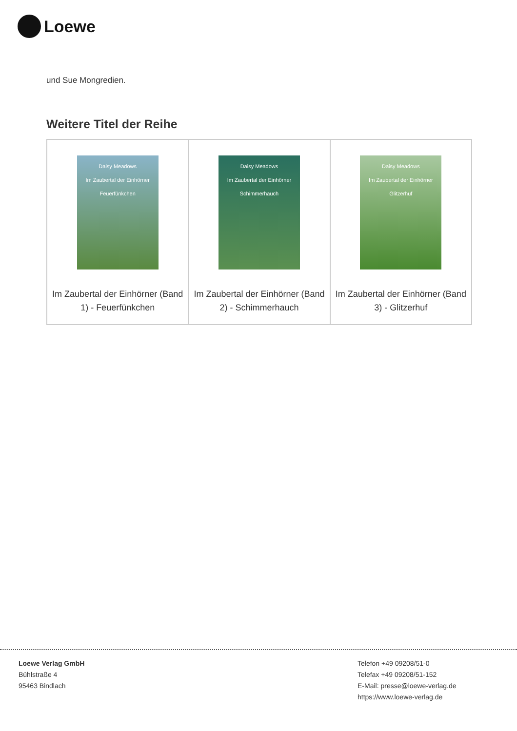Loewe
und Sue Mongredien.
Weitere Titel der Reihe
| Daisy Meadows Im Zaubertal der Einhörner Feuerfünkchen Im Zaubertal der Einhörner (Band 1) - Feuerfünkchen | Daisy Meadows Im Zaubertal der Einhörner Schimmerhauch Im Zaubertal der Einhörner (Band 2) - Schimmerhauch | Daisy Meadows Im Zaubertal der Einhörner Glitzerhuf Im Zaubertal der Einhörner (Band 3) - Glitzerhuf |
Loewe Verlag GmbH
Bühlstraße 4
95463 Bindlach
Telefon +49 09208/51-0
Telefax +49 09208/51-152
E-Mail: presse@loewe-verlag.de
https://www.loewe-verlag.de